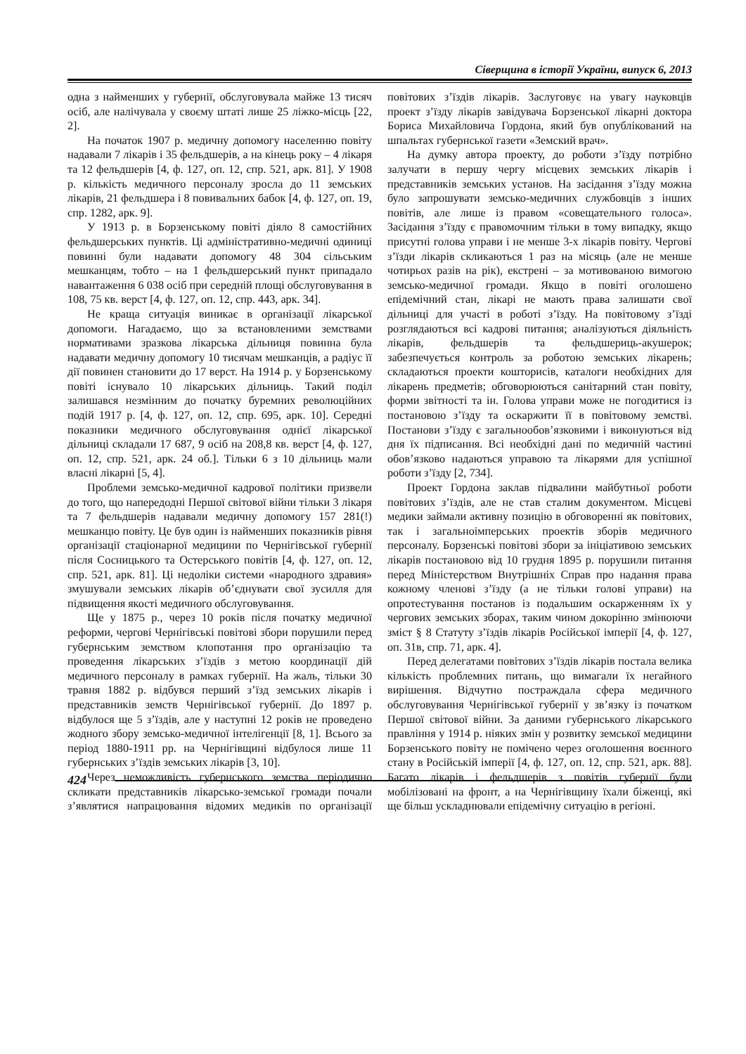Сіверщина в історії України, випуск 6, 2013
одна з найменших у губернії, обслуговувала майже 13 тисяч осіб, але налічувала у своєму штаті лише 25 ліжко-місць [22, 2].
На початок 1907 р. медичну допомогу населенню повіту надавали 7 лікарів і 35 фельдшерів, а на кінець року – 4 лікаря та 12 фельдшерів [4, ф. 127, оп. 12, спр. 521, арк. 81]. У 1908 р. кількість медичного персоналу зросла до 11 земських лікарів, 21 фельдшера і 8 повивальних бабок [4, ф. 127, оп. 19, спр. 1282, арк. 9].
У 1913 р. в Борзенському повіті діяло 8 самостійних фельдшерських пунктів. Ці адміністративно-медичні одиниці повинні були надавати допомогу 48 304 сільським мешканцям, тобто – на 1 фельдшерський пункт припадало навантаження 6 038 осіб при середній площі обслуговування в 108, 75 кв. верст [4, ф. 127, оп. 12, спр. 443, арк. 34].
Не краща ситуація виникає в організації лікарської допомоги. Нагадаємо, що за встановленими земствами нормативами зразкова лікарська дільниця повинна була надавати медичну допомогу 10 тисячам мешканців, а радіус її дії повинен становити до 17 верст. На 1914 р. у Борзенському повіті існувало 10 лікарських дільниць. Такий поділ залишався незмінним до початку буремних революційних подій 1917 р. [4, ф. 127, оп. 12, спр. 695, арк. 10]. Середні показники медичного обслуговування однієї лікарської дільниці складали 17 687, 9 осіб на 208,8 кв. верст [4, ф. 127, оп. 12, спр. 521, арк. 24 об.]. Тільки 6 з 10 дільниць мали власні лікарні [5, 4].
Проблеми земсько-медичної кадрової політики призвели до того, що напередодні Першої світової війни тільки 3 лікаря та 7 фельдшерів надавали медичну допомогу 157 281(!) мешканцю повіту. Це був один із найменших показників рівня організації стаціонарної медицини по Чернігівської губернії після Сосницького та Остерського повітів [4, ф. 127, оп. 12, спр. 521, арк. 81]. Ці недоліки системи «народного здравия» змушували земських лікарів об’єднувати свої зусилля для підвищення якості медичного обслуговування.
Ще у 1875 р., через 10 років після початку медичної реформи, чергові Чернігівські повітові збори порушили перед губернським земством клопотання про організацію та проведення лікарських з’їздів з метою координації дій медичного персоналу в рамках губернії. На жаль, тільки 30 травня 1882 р. відбувся перший з’їзд земських лікарів і представників земств Чернігівської губернії. До 1897 р. відбулося ще 5 з’їздів, але у наступні 12 років не проведено жодного збору земсько-медичної інтелігенції [8, 1]. Всього за період 1880-1911 рр. на Чернігівщині відбулося лише 11 губернських з’їздів земських лікарів [3, 10].
Через неможливість губернського земства періодично скликати представників лікарсько-земської громади почали з’являтися напрацювання відомих медиків по організації повітових з’їздів лікарів. Заслуговує на увагу науковців проект з’їзду лікарів завідувача Борзенської лікарні доктора Бориса Михайловича Гордона, який був опублікований на шпальтах губернської газети «Земский врач».
На думку автора проекту, до роботи з’їзду потрібно залучати в першу чергу місцевих земських лікарів і представників земських установ. На засідання з’їзду можна було запрошувати земсько-медичних службовців з інших повітів, але лише із правом «совещательного голоса». Засідання з’їзду є правомочним тільки в тому випадку, якщо присутні голова управи і не менше 3-х лікарів повіту. Чергові з’їзди лікарів скликаються 1 раз на місяць (але не менше чотирьох разів на рік), екстрені – за мотивованою вимогою земсько-медичної громади. Якщо в повіті оголошено епідемічний стан, лікарі не мають права залишати свої дільниці для участі в роботі з’їзду. На повітовому з’їзді розглядаються всі кадрові питання; аналізуються діяльність лікарів, фельдшерів та фельдшериць-акушерок; забезпечується контроль за роботою земських лікарень; складаються проекти кошторисів, каталоги необхідних для лікарень предметів; обговорюються санітарний стан повіту, форми звітності та ін. Голова управи може не погодитися із постановою з’їзду та оскаржити її в повітовому земстві. Постанови з’їзду є загальнообов’язковими і виконуються від дня їх підписання. Всі необхідні дані по медичній частині обов’язково надаються управою та лікарями для успішної роботи з’їзду [2, 734].
Проект Гордона заклав підвалини майбутньої роботи повітових з’їздів, але не став сталим документом. Місцеві медики займали активну позицію в обговоренні як повітових, так і загальноімперських проектів зборів медичного персоналу. Борзенські повітові збори за ініціативою земських лікарів постановою від 10 грудня 1895 р. порушили питання перед Міністерством Внутрішніх Справ про надання права кожному членові з’їзду (а не тільки голові управи) на опротестування постанов із подальшим оскарженням їх у чергових земських зборах, таким чином докорінно змінюючи зміст § 8 Статуту з’їздів лікарів Російської імперії [4, ф. 127, оп. 31в, спр. 71, арк. 4].
Перед делегатами повітових з’їздів лікарів постала велика кількість проблемних питань, що вимагали їх негайного вирішення. Відчутно постраждала сфера медичного обслуговування Чернігівської губернії у зв’язку із початком Першої світової війни. За даними губернського лікарського правління у 1914 р. ніяких змін у розвитку земської медицини Борзенського повіту не помічено через оголошення воєнного стану в Російській імперії [4, ф. 127, оп. 12, спр. 521, арк. 88]. Багато лікарів і фельдшерів з повітів губернії були мобілізовані на фронт, а на Чернігівщину їхали біженці, які ще більш ускладнювали епідемічну ситуацію в регіоні.
424